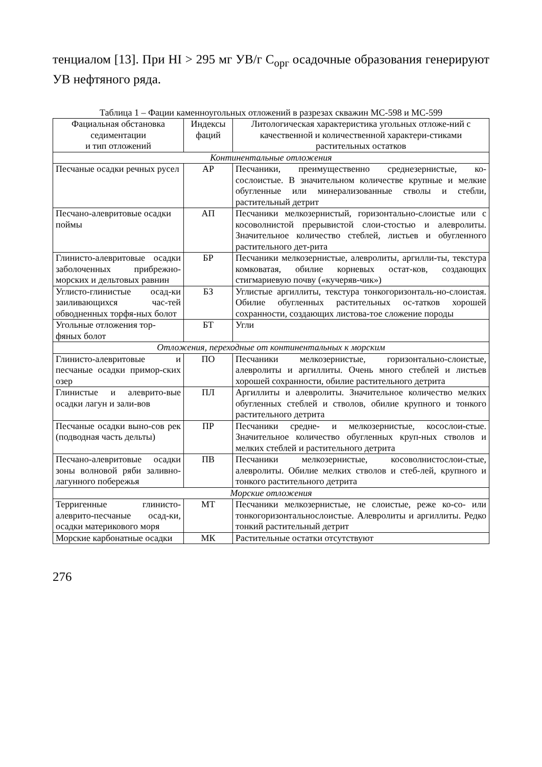тенциалом [13]. При HI > 295 мг УВ/г С<sub>орг</sub> осадочные образования генерируют УВ нефтяного ряда.
Таблица 1 – Фации каменноугольных отложений в разрезах скважин МС-598 и МС-599
| Фациальная обстановка седиментации и тип отложений | Индексы фаций | Литологическая характеристика угольных отложе-ний с качественной и количественной характери-стиками растительных остатков |
| --- | --- | --- |
| Континентальные отложения | | |
| Песчаные осадки речных русел | АР | Песчаники, преимущественно среднезернистые, ко-сослоистые. В значительном количестве крупные и мелкие обугленные или минерализованные стволы и стебли, растительный детрит |
| Песчано-алевритовые осадки поймы | АП | Песчаники мелкозернистый, горизонтально-слоистые или с косоволнистой прерывистой слои-стостью и алевролиты. Значительное количество стеблей, листьев и обугленного растительного дет-рита |
| Глинисто-алевритовые осадки заболоченных прибрежно-морских и дельтовых равнин | БР | Песчаники мелкозернистые, алевролиты, аргилли-ты, текстура комковатая, обилие корневых остат-ков, создающих стигмариевую почву («кучеряв-чик») |
| Углисто-глинистые осад-ки заиливающихся час-тей обводненных торфя-ных болот | БЗ | Углистые аргиллиты, текстура тонкогоризонталь-но-слоистая. Обилие обугленных растительных ос-татков хорошей сохранности, создающих листова-тое сложение породы |
| Угольные отложения тор-фяных болот | БТ | Угли |
| Отложения, переходные от континентальных к морским | | |
| Глинисто-алевритовые и песчаные осадки примор-ских озер | ПО | Песчаники мелкозернистые, горизонтально-слоистые, алевролиты и аргиллиты. Очень много стеблей и листьев хорошей сохранности, обилие растительного детрита |
| Глинистые и алеврито-вые осадки лагун и зали-вов | ПЛ | Аргиллиты и алевролиты. Значительное количество мелких обугленных стеблей и стволов, обилие крупного и тонкого растительного детрита |
| Песчаные осадки выно-сов рек (подводная часть дельты) | ПР | Песчаники средне- и мелкозернистые, косослои-стые. Значительное количество обугленных круп-ных стволов и мелких стеблей и растительного детрита |
| Песчано-алевритовые осадки зоны волновой ряби заливно-лагунного побережья | ПВ | Песчаники мелкозернистые, косоволнистослои-стые, алевролиты. Обилие мелких стволов и стеб-лей, крупного и тонкого растительного детрита |
| Морские отложения | | |
| Терригенные глинисто-алеврито-песчаные осад-ки, осадки материкового моря | МТ | Песчаники мелкозернистые, не слоистые, реже ко-со- или тонкогоризонтальнослоистые. Алевролиты и аргиллиты. Редко тонкий растительный детрит |
| Морские карбонатные осадки | МК | Растительные остатки отсутствуют |
276